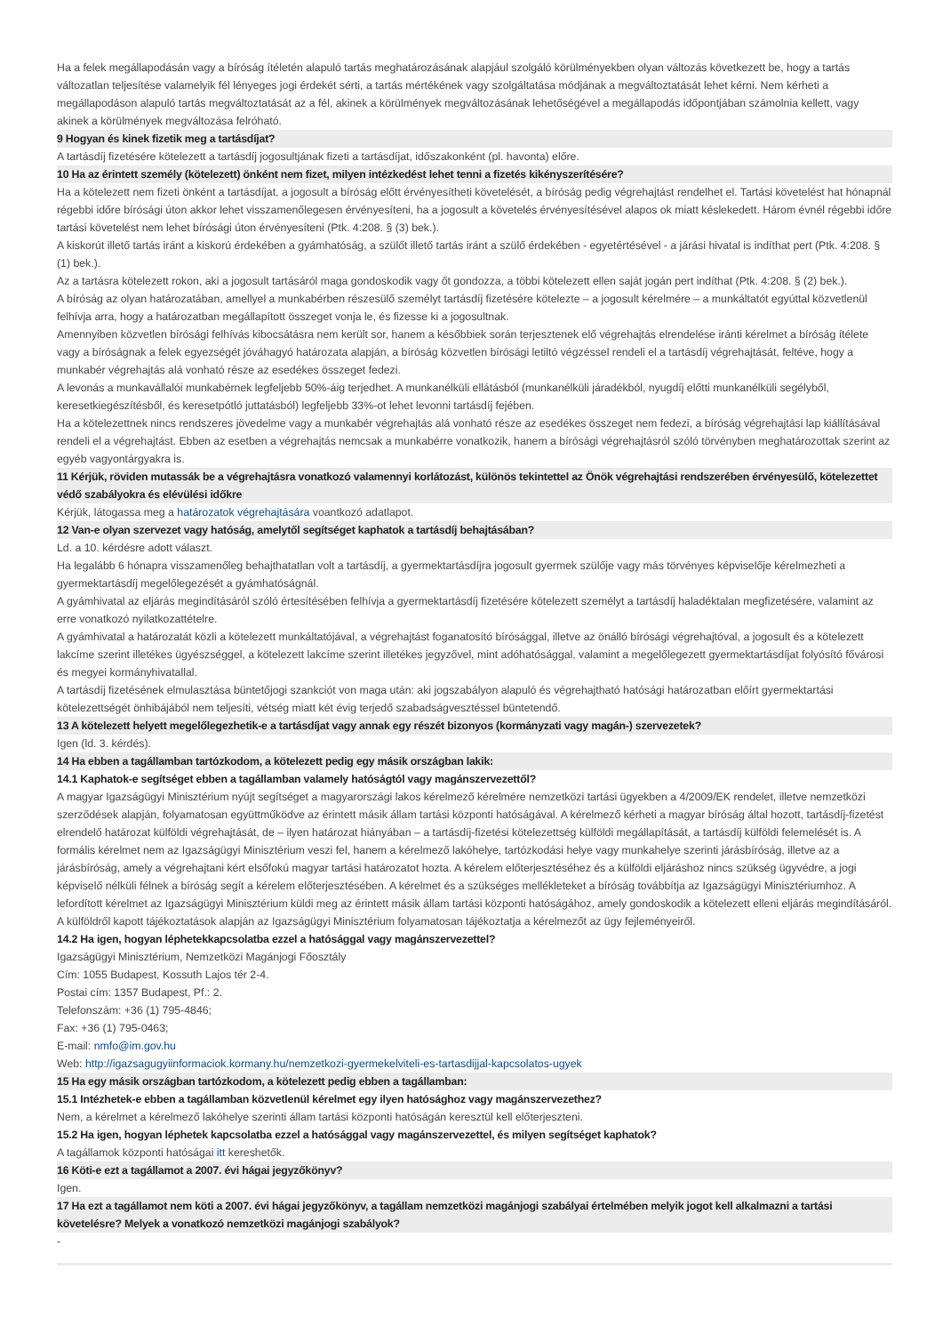Ha a felek megállapodásán vagy a bíróság ítéletén alapuló tartás meghatározásának alapjául szolgáló körülményekben olyan változás következett be, hogy a tartás változatlan teljesítése valamelyik fél lényeges jogi érdekét sérti, a tartás mértékének vagy szolgáltatása módjának a megváltoztatását lehet kérni. Nem kérheti a megállapodáson alapuló tartás megváltoztatását az a fél, akinek a körülmények megváltozásának lehetőségével a megállapodás időpontjában számolnia kellett, vagy akinek a körülmények megváltozása felróható.
9 Hogyan és kinek fizetik meg a tartásdíjat?
A tartásdíj fizetésére kötelezett a tartásdíj jogosultjának fizeti a tartásdíjat, időszakonként (pl. havonta) előre.
10 Ha az érintett személy (kötelezett) önként nem fizet, milyen intézkedést lehet tenni a fizetés kikényszerítésére?
Ha a kötelezett nem fizeti önként a tartásdíjat, a jogosult a bíróság előtt érvényesítheti követelését, a bíróság pedig végrehajtást rendelhet el. Tartási követelést hat hónapnál régebbi időre bírósági úton akkor lehet visszamenőlegesen érvényesíteni, ha a jogosult a követelés érvényesítésével alapos ok miatt késlekedett. Három évnél régebbi időre tartási követelést nem lehet bírósági úton érvényesíteni (Ptk. 4:208. § (3) bek.).
A kiskorút illető tartás iránt a kiskorú érdekében a gyámhatóság, a szülőt illető tartás iránt a szülő érdekében - egyetértésével - a járási hivatal is indíthat pert (Ptk. 4:208. § (1) bek.).
Az a tartásra kötelezett rokon, aki a jogosult tartásáról maga gondoskodik vagy őt gondozza, a többi kötelezett ellen saját jogán pert indíthat (Ptk. 4:208. § (2) bek.).
A bíróság az olyan határozatában, amellyel a munkabérben részesülő személyt tartásdíj fizetésére kötelezte – a jogosult kérelmére – a munkáltatót egyúttal közvetlenül felhívja arra, hogy a határozatban megállapított összeget vonja le, és fizesse ki a jogosultnak.
Amennyiben közvetlen bírósági felhívás kibocsátásra nem került sor, hanem a későbbiek során terjesztenek elő végrehajtás elrendelése iránti kérelmet a bíróság ítélete vagy a bíróságnak a felek egyezségét jóváhagyó határozata alapján, a bíróság közvetlen bírósági letiltó végzéssel rendeli el a tartásdíj végrehajtását, feltéve, hogy a munkabér végrehajtás alá vonható része az esedékes összeget fedezi.
A levonás a munkavállalói munkabérnek legfeljebb 50%-áig terjedhet. A munkanélküli ellátásból (munkanélküli járadékból, nyugdíj előtti munkanélküli segélyből, keresetkiegészítésből, és keresetpótló juttatásból) legfeljebb 33%-ot lehet levonni tartásdíj fejében.
Ha a kötelezettnek nincs rendszeres jövedelme vagy a munkabér végrehajtás alá vonható része az esedékes összeget nem fedezi, a bíróság végrehajtási lap kiállításával rendeli el a végrehajtást. Ebben az esetben a végrehajtás nemcsak a munkabérre vonatkozik, hanem a bírósági végrehajtásról szóló törvényben meghatározottak szerint az egyéb vagyontárgyakra is.
11 Kérjük, röviden mutassák be a végrehajtásra vonatkozó valamennyi korlátozást, különös tekintettel az Önök végrehajtási rendszerében érvényesülő, kötelezettet védő szabályokra és elévülési időkre
Kérjük, látogassa meg a határozatok végrehajtására voantkozó adatlapot.
12 Van-e olyan szervezet vagy hatóság, amelytől segítséget kaphatok a tartásdíj behajtásában?
Ld. a 10. kérdésre adott választ.
Ha legalább 6 hónapra visszamenőleg behajthatatlan volt a tartásdíj, a gyermektartásdíjra jogosult gyermek szülője vagy más törvényes képviselője kérelmezheti a gyermektartásdíj megelőlegezését a gyámhatóságnál.
A gyámhivatal az eljárás megindításáról szóló értesítésében felhívja a gyermektartásdíj fizetésére kötelezett személyt a tartásdíj haladéktalan megfizetésére, valamint az erre vonatkozó nyilatkozattételre.
A gyámhivatal a határozatát közli a kötelezett munkáltatójával, a végrehajtást foganatosító bírósággal, illetve az önálló bírósági végrehajtóval, a jogosult és a kötelezett lakcíme szerint illetékes ügyészséggel, a kötelezett lakcíme szerint illetékes jegyzővel, mint adóhatósággal, valamint a megelőlegezett gyermektartásdíjat folyósító fővárosi és megyei kormányhivatallal.
A tartásdíj fizetésének elmulasztása büntetőjogi szankciót von maga után: aki jogszabályon alapuló és végrehajtható hatósági határozatban előírt gyermektartási kötelezettségét önhibájából nem teljesíti, vétség miatt két évig terjedő szabadságvesztéssel büntetendő.
13 A kötelezett helyett megelőlegezhetik-e a tartásdíjat vagy annak egy részét bizonyos (kormányzati vagy magán-) szervezetek?
Igen (ld. 3. kérdés).
14 Ha ebben a tagállamban tartózkodom, a kötelezett pedig egy másik országban lakik:
14.1 Kaphatok-e segítséget ebben a tagállamban valamely hatóságtól vagy magánszervezettől?
A magyar Igazságügyi Minisztérium nyújt segítséget a magyarországi lakos kérelmező kérelmére nemzetközi tartási ügyekben a 4/2009/EK rendelet, illetve nemzetközi szerződések alapján, folyamatosan együttműködve az érintett másik állam tartási központi hatóságával. A kérelmező kérheti a magyar bíróság által hozott, tartásdíj-fizetést elrendelő határozat külföldi végrehajtását, de – ilyen határozat hiányában – a tartásdíj-fizetési kötelezettség külföldi megállapítását, a tartásdíj külföldi felemelését is. A formális kérelmet nem az Igazságügyi Minisztérium veszi fel, hanem a kérelmező lakóhelye, tartózkodási helye vagy munkahelye szerinti járásbíróság, illetve az a járásbíróság, amely a végrehajtani kért elsőfokú magyar tartási határozatot hozta. A kérelem előterjesztéséhez és a külföldi eljáráshoz nincs szükség ügyvédre, a jogi képviselő nélküli félnek a bíróság segít a kérelem előterjesztésében. A kérelmet és a szükséges mellékleteket a bíróság továbbítja az Igazságügyi Minisztériumhoz. A lefordított kérelmet az Igazságügyi Minisztérium küldi meg az érintett másik állam tartási központi hatóságához, amely gondoskodik a kötelezett elleni eljárás megindításáról. A külföldről kapott tájékoztatások alapján az Igazságügyi Minisztérium folyamatosan tájékoztatja a kérelmezőt az ügy fejleményeiről.
14.2 Ha igen, hogyan léphetekkapcsolatba ezzel a hatósággal vagy magánszervezettel?
Igazságügyi Minisztérium, Nemzetközi Magánjogi Főosztály
Cím: 1055 Budapest, Kossuth Lajos tér 2-4.
Postai cím: 1357 Budapest, Pf.: 2.
Telefonszám: +36 (1) 795-4846;
Fax: +36 (1) 795-0463;
E-mail: nmfo@im.gov.hu
Web: http://igazsagugyiinformaciok.kormany.hu/nemzetkozi-gyermekelviteli-es-tartasdijjal-kapcsolatos-ugyek
15 Ha egy másik országban tartózkodom, a kötelezett pedig ebben a tagállamban:
15.1 Intézhetek-e ebben a tagállamban közvetlenül kérelmet egy ilyen hatósághoz vagy magánszervezethez?
Nem, a kérelmet a kérelmező lakóhelye szerinti állam tartási központi hatóságán keresztül kell előterjeszteni.
15.2 Ha igen, hogyan léphetek kapcsolatba ezzel a hatósággal vagy magánszervezettel, és milyen segítséget kaphatok?
A tagállamok központi hatóságai itt kereshetők.
16 Köti-e ezt a tagállamot a 2007. évi hágai jegyzőkönyv?
Igen.
17 Ha ezt a tagállamot nem köti a 2007. évi hágai jegyzőkönyv, a tagállam nemzetközi magánjogi szabályai értelmében melyik jogot kell alkalmazni a tartási követelésre? Melyek a vonatkozó nemzetközi magánjogi szabályok?
-